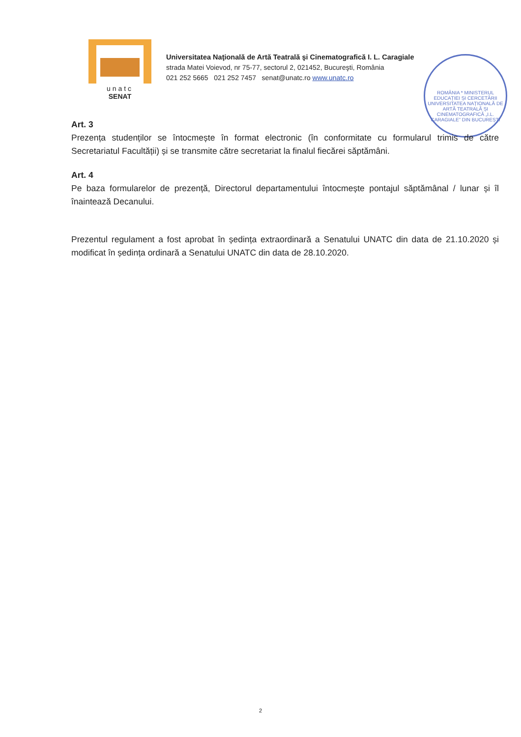unatc
SENAT
Universitatea Naţională de Artă Teatrală şi Cinematografică I. L. Caragiale
strada Matei Voievod, nr 75-77, sectorul 2, 021452, Bucureşti, România
021 252 5665 021 252 7457 senat@unatc.ro www.unatc.ro
ROMÂNIA * MINISTERUL EDUCAȚIEI ȘI CERCETĂRII
UNIVERSITATEA NAȚIONALĂ DE ARTĂ TEATRALĂ ȘI CINEMATOGRAFICĂ „I.L. CARAGIALE” DIN BUCUREȘTI
Art. 3
Prezența studenților se întocmește în format electronic (în conformitate cu formularul trimis de către Secretariatul Facultății) și se transmite către secretariat la finalul fiecărei săptămâni.
Art. 4
Pe baza formularelor de prezență, Directorul departamentului întocmește pontajul săptămânal / lunar și îl înaintează Decanului.
Prezentul regulament a fost aprobat în ședința extraordinară a Senatului UNATC din data de 21.10.2020 și modificat în ședința ordinară a Senatului UNATC din data de 28.10.2020.
2